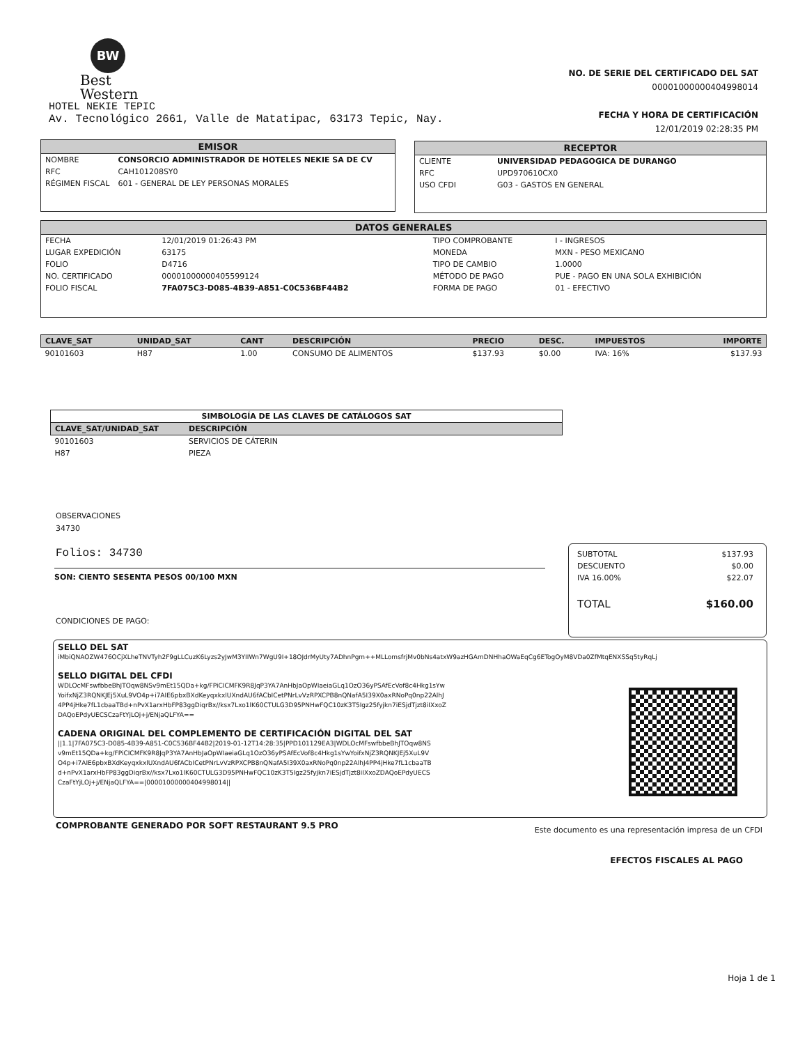BW
Best
Western
HOTEL NEKIE TEPIC
Av. Tecnológico 2661, Valle de Matatipac, 63173 Tepic, Nay.
NO. DE SERIE DEL CERTIFICADO DEL SAT
00001000000404998014
FECHA Y HORA DE CERTIFICACIÓN
12/01/2019 02:28:35 PM
EMISOR
| NOMBRE | CONSORCIO ADMINISTRADOR DE HOTELES NEKIE SA DE CV |
| RFC | CAH101208SY0 |
| RÉGIMEN FISCAL | 601 - GENERAL DE LEY PERSONAS MORALES |
RECEPTOR
| CLIENTE | UNIVERSIDAD PEDAGOGICA DE DURANGO |
| RFC | UPD970610CX0 |
| USO CFDI | G03 - GASTOS EN GENERAL |
DATOS GENERALES
| FECHA | 12/01/2019 01:26:43 PM | TIPO COMPROBANTE | I - INGRESOS |
| LUGAR EXPEDICIÓN | 63175 | MONEDA | MXN - PESO MEXICANO |
| FOLIO | D4716 | TIPO DE CAMBIO | 1.0000 |
| NO. CERTIFICADO | 00001000000405599124 | MÉTODO DE PAGO | PUE - PAGO EN UNA SOLA EXHIBICIÓN |
| FOLIO FISCAL | 7FA075C3-D085-4B39-A851-C0C536BF44B2 | FORMA DE PAGO | 01 - EFECTIVO |
| CLAVE_SAT | UNIDAD_SAT | CANT | DESCRIPCIÓN | PRECIO | DESC. | IMPUESTOS | IMPORTE |
| --- | --- | --- | --- | --- | --- | --- | --- |
| 90101603 | H87 | 1.00 | CONSUMO DE ALIMENTOS | $137.93 | $0.00 | IVA: 16% | $137.93 |
| SIMBOLOGÍA DE LAS CLAVES DE CATÁLOGOS SAT | |
| --- | --- |
| CLAVE_SAT/UNIDAD_SAT | DESCRIPCIÓN |
| 90101603 | SERVICIOS DE CÁTERIN |
| H87 | PIEZA |
OBSERVACIONES
34730
Folios: 34730
SON: CIENTO SESENTA PESOS 00/100 MXN
CONDICIONES DE PAGO:
| SUBTOTAL | $137.93 |
| DESCUENTO | $0.00 |
| IVA 16.00% | $22.07 |
| TOTAL | $160.00 |
SELLO DEL SAT
iMbiQNAOZW476OCjXLheTNVTyh2F9gLLCuzK6Lyzs2yJwM3YIIWn7WgU9I+18OJdrMyUty7ADhnPgm++MLLomsfrjMv0bNs4atxW9azHGAmDNHhaOWaEqCg6ETogOyM8VDa0ZfMtqENXSSq5tyRqLj
SELLO DIGITAL DEL CFDI
WDLOcMFswfbbeBhJTOqw8NSv9mEt15QDa+kg/FPiCICMFK9R8JqP3YA7AnHbJaOpWIaeiaGLq1OzO36yPSAfEcVof8c4Hkg1sYwYoifxNjZ3RQNKJEj5XuL9VO4p+i7AIE6pbxBXdKeyqxkxlUXndAU6fACbICetPNrLvVzRPXCPB8nQNafA5I39X0axRNoPq0np22AlhJ4PP4jHke7fL1cbaaTBd+nPvX1arxHbFP83ggDiqrBx//ksx7Lxo1lK60CTULG3D95PNHwFQC10zK3T5Igz25fyjkn7iESjdTjzt8iIXxoZDAQoEPdyUECSCzaFtYjLOj+j/ENjaQLFYA==
CADENA ORIGINAL DEL COMPLEMENTO DE CERTIFICACIÓN DIGITAL DEL SAT
||1.1|7FA075C3-D085-4B39-A851-C0C536BF44B2|2019-01-12T14:28:35|PPD101129EA3|WDLOcMFswfbbeBhJTOqw8NSv9mEt15QDa+kg/FPiCICMFK9R8JqP3YA7AnHbJaOpWIaeiaGLq1OzO36yPSAfEcVof8c4Hkg1sYwYoifxNjZ3RQNKJEj5XuL9VO4p+i7AIE6pbxBXdKeyqxkxlUXndAU6fACbICetPNrLvVzRPXCPB8nQNafA5I39X0axRNoPq0np22AlhJ4PP4jHke7fL1cbaaTBd+nPvX1arxHbFP83ggDiqrBx//ksx7Lxo1lK60CTULG3D95PNHwFQC10zK3T5Igz25fyjkn7iESjdTjzt8iIXxoZDAQoEPdyUECSCzaFtYjLOj+j/ENjaQLFYA==|00001000000404998014||
COMPROBANTE GENERADO POR SOFT RESTAURANT 9.5 PRO
Este documento es una representación impresa de un CFDI
EFECTOS FISCALES AL PAGO
Hoja 1 de 1